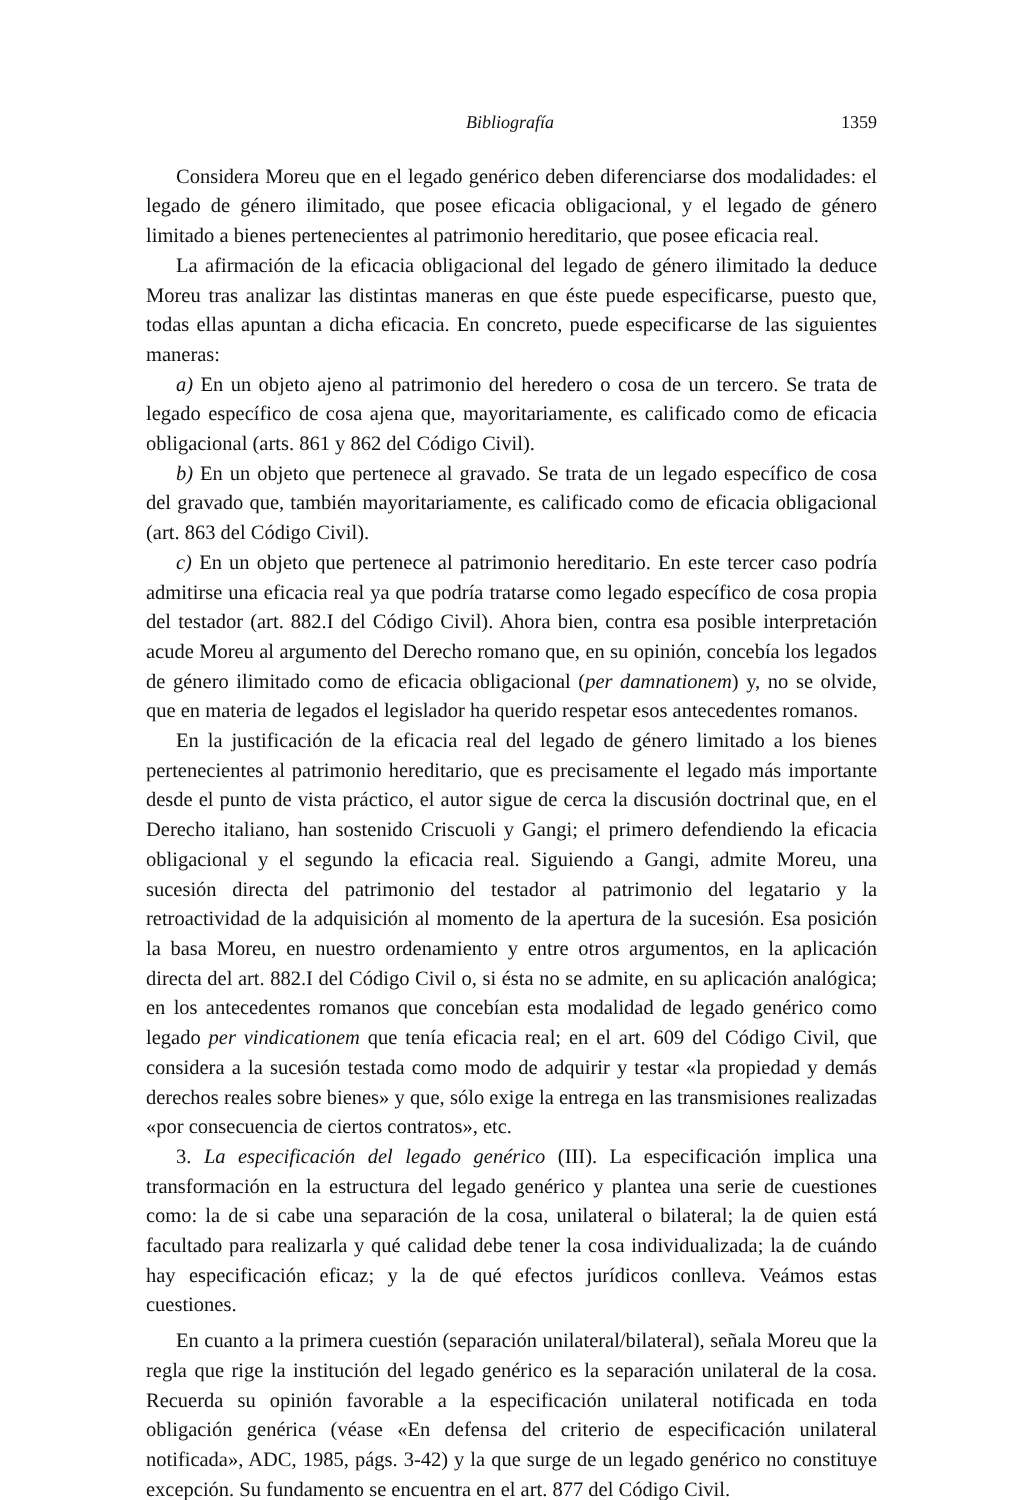Bibliografía 1359
Considera Moreu que en el legado genérico deben diferenciarse dos modalidades: el legado de género ilimitado, que posee eficacia obligacional, y el legado de género limitado a bienes pertenecientes al patrimonio hereditario, que posee eficacia real.
La afirmación de la eficacia obligacional del legado de género ilimitado la deduce Moreu tras analizar las distintas maneras en que éste puede especificarse, puesto que, todas ellas apuntan a dicha eficacia. En concreto, puede especificarse de las siguientes maneras:
a) En un objeto ajeno al patrimonio del heredero o cosa de un tercero. Se trata de legado específico de cosa ajena que, mayoritariamente, es calificado como de eficacia obligacional (arts. 861 y 862 del Código Civil).
b) En un objeto que pertenece al gravado. Se trata de un legado específico de cosa del gravado que, también mayoritariamente, es calificado como de eficacia obligacional (art. 863 del Código Civil).
c) En un objeto que pertenece al patrimonio hereditario. En este tercer caso podría admitirse una eficacia real ya que podría tratarse como legado específico de cosa propia del testador (art. 882.I del Código Civil). Ahora bien, contra esa posible interpretación acude Moreu al argumento del Derecho romano que, en su opinión, concebía los legados de género ilimitado como de eficacia obligacional (per damnationem) y, no se olvide, que en materia de legados el legislador ha querido respetar esos antecedentes romanos.
En la justificación de la eficacia real del legado de género limitado a los bienes pertenecientes al patrimonio hereditario, que es precisamente el legado más importante desde el punto de vista práctico, el autor sigue de cerca la discusión doctrinal que, en el Derecho italiano, han sostenido Criscuoli y Gangi; el primero defendiendo la eficacia obligacional y el segundo la eficacia real. Siguiendo a Gangi, admite Moreu, una sucesión directa del patrimonio del testador al patrimonio del legatario y la retroactividad de la adquisición al momento de la apertura de la sucesión. Esa posición la basa Moreu, en nuestro ordenamiento y entre otros argumentos, en la aplicación directa del art. 882.I del Código Civil o, si ésta no se admite, en su aplicación analógica; en los antecedentes romanos que concebían esta modalidad de legado genérico como legado per vindicationem que tenía eficacia real; en el art. 609 del Código Civil, que considera a la sucesión testada como modo de adquirir y testar «la propiedad y demás derechos reales sobre bienes» y que, sólo exige la entrega en las transmisiones realizadas «por consecuencia de ciertos contratos», etc.
3. La especificación del legado genérico (III). La especificación implica una transformación en la estructura del legado genérico y plantea una serie de cuestiones como: la de si cabe una separación de la cosa, unilateral o bilateral; la de quien está facultado para realizarla y qué calidad debe tener la cosa individualizada; la de cuándo hay especificación eficaz; y la de qué efectos jurídicos conlleva. Veámos estas cuestiones.
En cuanto a la primera cuestión (separación unilateral/bilateral), señala Moreu que la regla que rige la institución del legado genérico es la separación unilateral de la cosa. Recuerda su opinión favorable a la especificación unilateral notificada en toda obligación genérica (véase «En defensa del criterio de especificación unilateral notificada», ADC, 1985, págs. 3-42) y la que surge de un legado genérico no constituye excepción. Su fundamento se encuentra en el art. 877 del Código Civil.